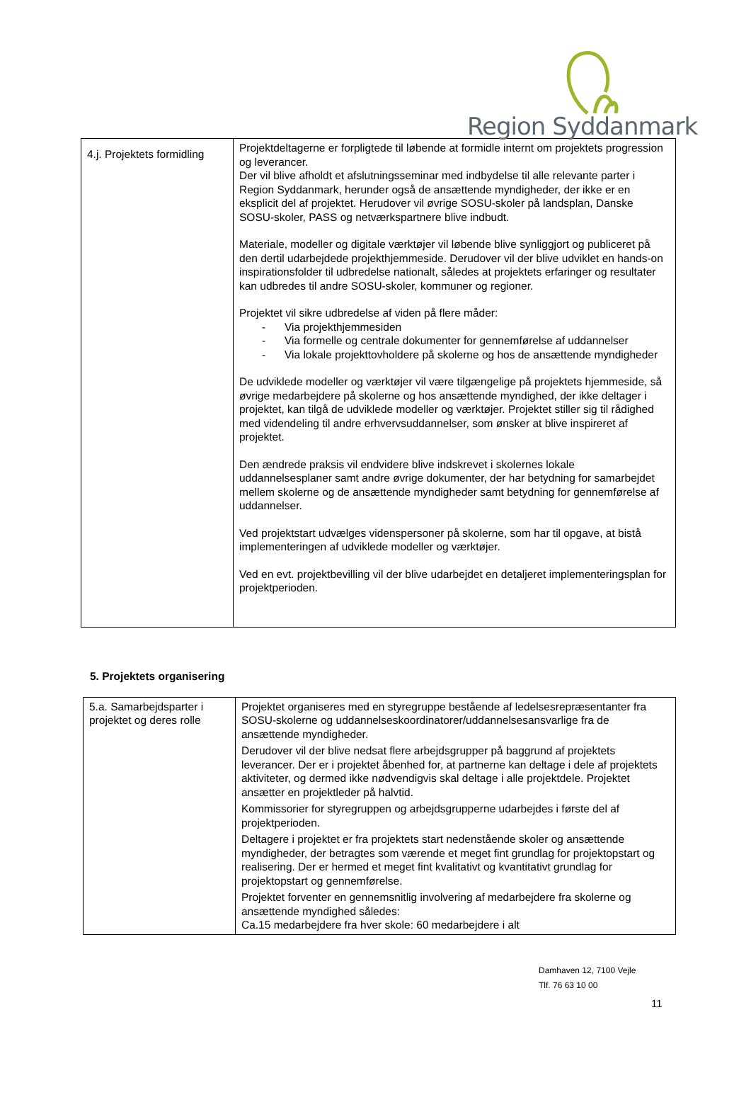Region Syddanmark
| 4.j. Projektets formidling | Projektdeltagerne er forpligtede til løbende at formidle internt om projektets progression og leverancer. Der vil blive afholdt et afslutningsseminar med indbydelse til alle relevante parter i Region Syddanmark, herunder også de ansættende myndigheder, der ikke er en eksplicit del af projektet. Herudover vil øvrige SOSU-skoler på landsplan, Danske SOSU-skoler, PASS og netværkspartnere blive indbudt. Materiale, modeller og digitale værktøjer vil løbende blive synliggjort og publiceret på den dertil udarbejdede projekthjemmeside. Derudover vil der blive udviklet en hands-on inspirationsfolder til udbredelse nationalt, således at projektets erfaringer og resultater kan udbredes til andre SOSU-skoler, kommuner og regioner. Projektet vil sikre udbredelse af viden på flere måder: - Via projekthjemmesiden - Via formelle og centrale dokumenter for gennemførelse af uddannelser - Via lokale projekttovholdere på skolerne og hos de ansættende myndigheder De udviklede modeller og værktøjer vil være tilgængelige på projektets hjemmeside, så øvrige medarbejdere på skolerne og hos ansættende myndighed, der ikke deltager i projektet, kan tilgå de udviklede modeller og værktøjer. Projektet stiller sig til rådighed med videndeling til andre erhvervsuddannelser, som ønsker at blive inspireret af projektet. Den ændrede praksis vil endvidere blive indskrevet i skolernes lokale uddannelsesplaner samt andre øvrige dokumenter, der har betydning for samarbejdet mellem skolerne og de ansættende myndigheder samt betydning for gennemførelse af uddannelser. Ved projektstart udvælges videnspersoner på skolerne, som har til opgave, at bistå implementeringen af udviklede modeller og værktøjer. Ved en evt. projektbevilling vil der blive udarbejdet en detaljeret implementeringsplan for projektperioden. |
5. Projektets organisering
| 5.a. Samarbejdsparter i projektet og deres rolle | Projektet organiseres med en styregruppe bestående af ledelsesrepræsentanter fra SOSU-skolerne og uddannelseskoordinatorer/uddannelsesansvarlige fra de ansættende myndigheder. Derudover vil der blive nedsat flere arbejdsgrupper på baggrund af projektets leverancer. Der er i projektet åbenhed for, at partnerne kan deltage i dele af projektets aktiviteter, og dermed ikke nødvendigvis skal deltage i alle projektdele. Projektet ansætter en projektleder på halvtid. Kommissorier for styregruppen og arbejdsgrupperne udarbejdes i første del af projektperioden. Deltagere i projektet er fra projektets start nedenstående skoler og ansættende myndigheder, der betragtes som værende et meget fint grundlag for projektopstart og realisering. Der er hermed et meget fint kvalitativt og kvantitativt grundlag for projektopstart og gennemførelse. Projektet forventer en gennemsnitlig involvering af medarbejdere fra skolerne og ansættende myndighed således: Ca.15 medarbejdere fra hver skole: 60 medarbejdere i alt |
Damhaven 12, 7100 Vejle
Tlf. 76 63 10 00
11